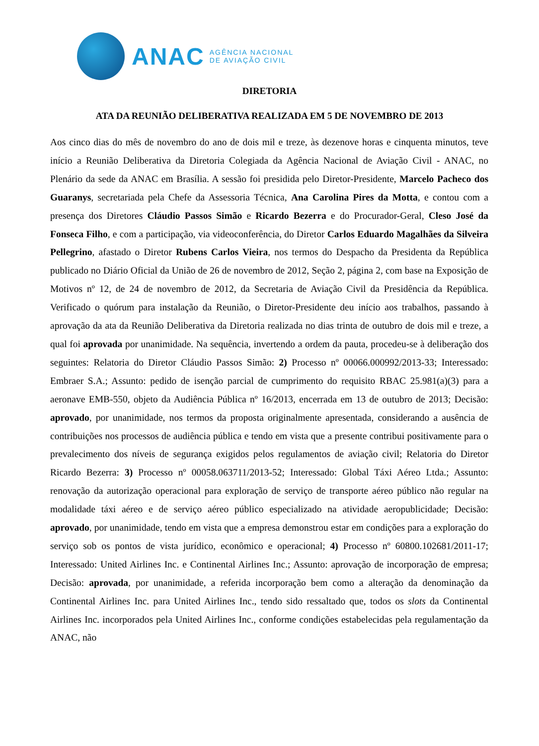ANAC
AGÊNCIA NACIONAL
DE AVIAÇÃO CIVIL
DIRETORIA
ATA DA REUNIÃO DELIBERATIVA REALIZADA EM 5 DE NOVEMBRO DE 2013
Aos cinco dias do mês de novembro do ano de dois mil e treze, às dezenove horas e cinquenta minutos, teve início a Reunião Deliberativa da Diretoria Colegiada da Agência Nacional de Aviação Civil - ANAC, no Plenário da sede da ANAC em Brasília. A sessão foi presidida pelo Diretor-Presidente, Marcelo Pacheco dos Guaranys, secretariada pela Chefe da Assessoria Técnica, Ana Carolina Pires da Motta, e contou com a presença dos Diretores Cláudio Passos Simão e Ricardo Bezerra e do Procurador-Geral, Cleso José da Fonseca Filho, e com a participação, via videoconferência, do Diretor Carlos Eduardo Magalhães da Silveira Pellegrino, afastado o Diretor Rubens Carlos Vieira, nos termos do Despacho da Presidenta da República publicado no Diário Oficial da União de 26 de novembro de 2012, Seção 2, página 2, com base na Exposição de Motivos nº 12, de 24 de novembro de 2012, da Secretaria de Aviação Civil da Presidência da República. Verificado o quórum para instalação da Reunião, o Diretor-Presidente deu início aos trabalhos, passando à aprovação da ata da Reunião Deliberativa da Diretoria realizada no dias trinta de outubro de dois mil e treze, a qual foi aprovada por unanimidade. Na sequência, invertendo a ordem da pauta, procedeu-se à deliberação dos seguintes: Relatoria do Diretor Cláudio Passos Simão: 2) Processo nº 00066.000992/2013-33; Interessado: Embraer S.A.; Assunto: pedido de isenção parcial de cumprimento do requisito RBAC 25.981(a)(3) para a aeronave EMB-550, objeto da Audiência Pública nº 16/2013, encerrada em 13 de outubro de 2013; Decisão: aprovado, por unanimidade, nos termos da proposta originalmente apresentada, considerando a ausência de contribuições nos processos de audiência pública e tendo em vista que a presente contribui positivamente para o prevalecimento dos níveis de segurança exigidos pelos regulamentos de aviação civil; Relatoria do Diretor Ricardo Bezerra: 3) Processo nº 00058.063711/2013-52; Interessado: Global Táxi Aéreo Ltda.; Assunto: renovação da autorização operacional para exploração de serviço de transporte aéreo público não regular na modalidade táxi aéreo e de serviço aéreo público especializado na atividade aeropublicidade; Decisão: aprovado, por unanimidade, tendo em vista que a empresa demonstrou estar em condições para a exploração do serviço sob os pontos de vista jurídico, econômico e operacional; 4) Processo nº 60800.102681/2011-17; Interessado: United Airlines Inc. e Continental Airlines Inc.; Assunto: aprovação de incorporação de empresa; Decisão: aprovada, por unanimidade, a referida incorporação bem como a alteração da denominação da Continental Airlines Inc. para United Airlines Inc., tendo sido ressaltado que, todos os slots da Continental Airlines Inc. incorporados pela United Airlines Inc., conforme condições estabelecidas pela regulamentação da ANAC, não